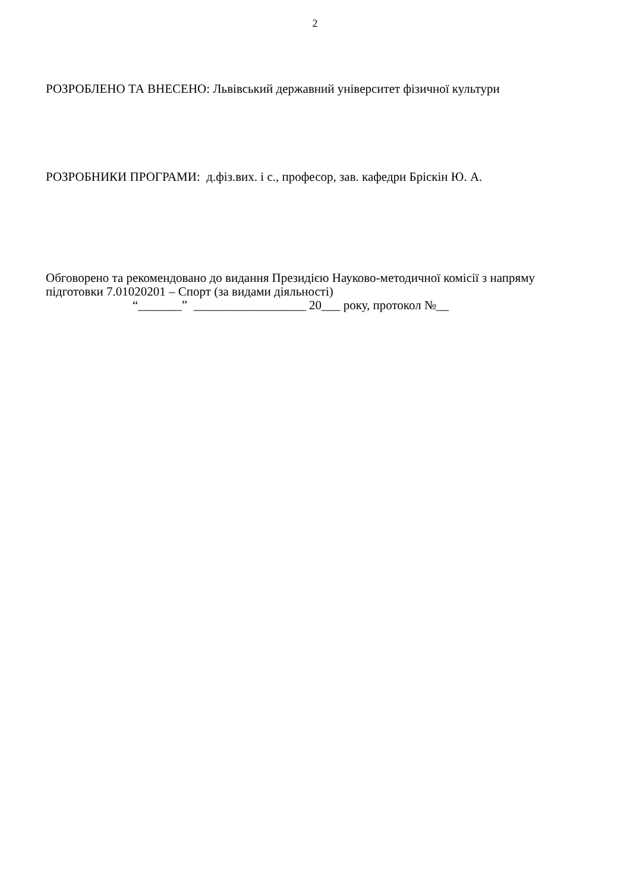2
РОЗРОБЛЕНО ТА ВНЕСЕНО: Львівський державний університет фізичної культури
РОЗРОБНИКИ ПРОГРАМИ: д.фіз.вих. і с., професор, зав. кафедри Бріскін Ю. А.
Обговорено та рекомендовано до видання Президією Науково-методичної комісії з напряму підготовки 7.01020201 – Спорт (за видами діяльності)
“_______” __________________ 20___ року, протокол №__